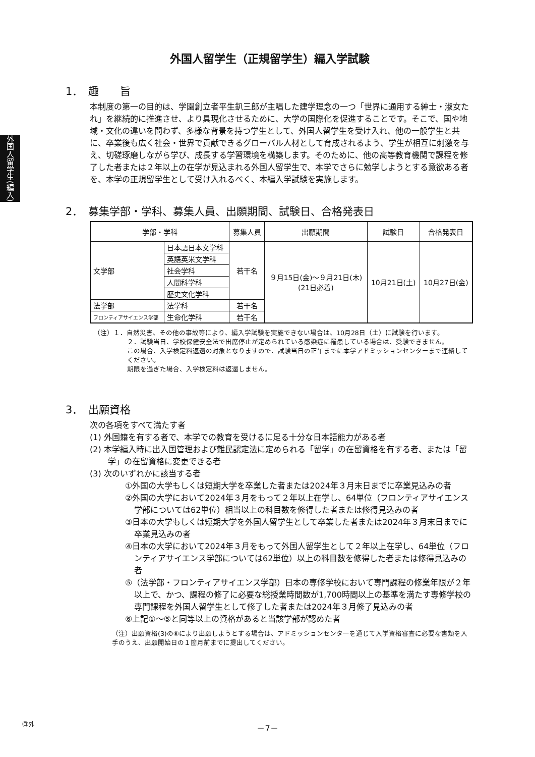外国人留学生(編入)
外国人留学生（正規留学生）編入学試験
1．　趣　　旨
本制度の第一の目的は、学園創立者平生釟三郎が主唱した建学理念の一つ「世界に通用する紳士・淑女たれ」を継続的に推進させ、より具現化させるために、大学の国際化を促進することです。そこで、国や地域・文化の違いを問わず、多様な背景を持つ学生として、外国人留学生を受け入れ、他の一般学生と共に、卒業後も広く社会・世界で貢献できるグローバル人材として育成されるよう、学生が相互に刺激を与え、切磋琢磨しながら学び、成長する学習環境を構築します。そのために、他の高等教育機関で課程を修了した者または２年以上の在学が見込まれる外国人留学生で、本学でさらに勉学しようとする意欲ある者を、本学の正規留学生として受け入れるべく、本編入学試験を実施します。
2．　募集学部・学科、募集人員、出願期間、試験日、合格発表日
| 学部・学科 | | 募集人員 | 出願期間 | 試験日 | 合格発表日 |
| --- | --- | --- | --- | --- | --- |
| 文学部 | 日本語日本文学科 | 若干名 | ９月15日(金)～９月21日(木) (21日必着) | 10月21日(土) | 10月27日(金) |
| | 英語英米文学科 | | | | |
| | 社会学科 | | | | |
| | 人間科学科 | | | | |
| | 歴史文化学科 | | | | |
| 法学部 | 法学科 | 若干名 | | | |
| フロンティアサイエンス学部 | 生命化学科 | 若干名 | | | |
（注）１．自然災害、その他の事故等により、編入学試験を実施できない場合は、10月28日（土）に試験を行います。
２．試験当日、学校保健安全法で出席停止が定められている感染症に罹患している場合は、受験できません。
この場合、入学検定料返還の対象となりますので、試験当日の正午までに本学アドミッションセンターまで連絡してください。
期限を過ぎた場合、入学検定料は返還しません。
3．　出願資格
次の各項をすべて満たす者
(1) 外国籍を有する者で、本学での教育を受けるに足る十分な日本語能力がある者
(2) 本学編入時に出入国管理および難民認定法に定められる「留学」の在留資格を有する者、または「留学」の在留資格に変更できる者
(3) 次のいずれかに該当する者
①外国の大学もしくは短期大学を卒業した者または2024年３月末日までに卒業見込みの者
②外国の大学において2024年３月をもって２年以上在学し、64単位（フロンティアサイエンス学部については62単位）相当以上の科目数を修得した者または修得見込みの者
③日本の大学もしくは短期大学を外国人留学生として卒業した者または2024年３月末日までに卒業見込みの者
④日本の大学において2024年３月をもって外国人留学生として２年以上在学し、64単位（フロンティアサイエンス学部については62単位）以上の科目数を修得した者または修得見込みの者
⑤（法学部・フロンティアサイエンス学部）日本の専修学校において専門課程の修業年限が２年以上で、かつ、課程の修了に必要な総授業時間数が1,700時間以上の基準を満たす専修学校の専門課程を外国人留学生として修了した者または2024年３月修了見込みの者
⑥上記①～⑤と同等以上の資格があると当該学部が認めた者
（注）出願資格(3)の⑥により出願しようとする場合は、アドミッションセンターを通じて入学資格審査に必要な書類を入手のうえ、出願開始日の１箇月前までに提出してください。
㊐外
－7－